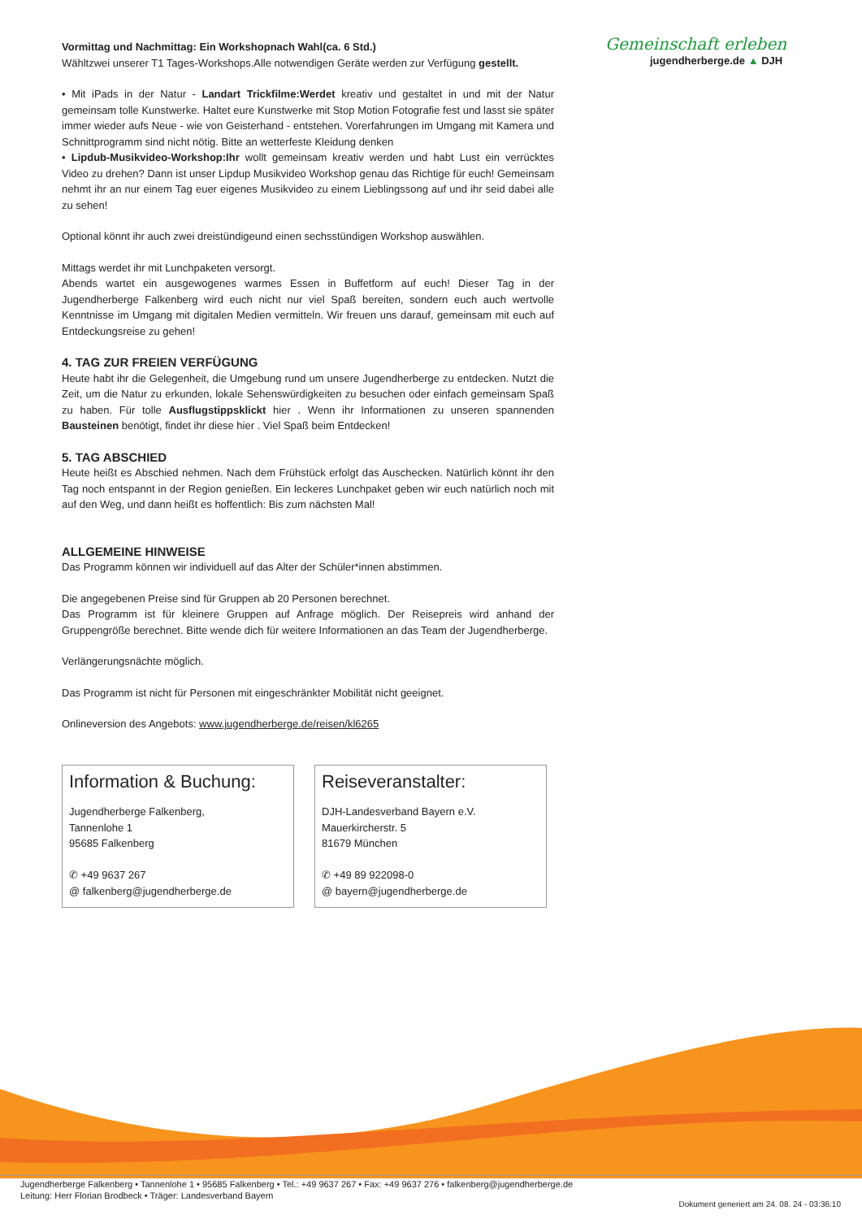Gemeinschaft erleben
jugendherberge.de ▲ DJH
Vormittag und Nachmittag: Ein Workshopnach Wahl(ca. 6 Std.)
Wähltzwei unserer T1 Tages-Workshops.Alle notwendigen Geräte werden zur Verfügung gestellt.
• Mit iPads in der Natur - Landart Trickfilme:Werdet kreativ und gestaltet in und mit der Natur gemeinsam tolle Kunstwerke. Haltet eure Kunstwerke mit Stop Motion Fotografie fest und lasst sie später immer wieder aufs Neue - wie von Geisterhand - entstehen. Vorerfahrungen im Umgang mit Kamera und Schnittprogramm sind nicht nötig. Bitte an wetterfeste Kleidung denken
• Lipdub-Musikvideo-Workshop:Ihr wollt gemeinsam kreativ werden und habt Lust ein verrücktes Video zu drehen? Dann ist unser Lipdup Musikvideo Workshop genau das Richtige für euch! Gemeinsam nehmt ihr an nur einem Tag euer eigenes Musikvideo zu einem Lieblingssong auf und ihr seid dabei alle zu sehen!
Optional könnt ihr auch zwei dreistündigeund einen sechsstündigen Workshop auswählen.
Mittags werdet ihr mit Lunchpaketen versorgt.
Abends wartet ein ausgewogenes warmes Essen in Buffetform auf euch! Dieser Tag in der Jugendherberge Falkenberg wird euch nicht nur viel Spaß bereiten, sondern euch auch wertvolle Kenntnisse im Umgang mit digitalen Medien vermitteln. Wir freuen uns darauf, gemeinsam mit euch auf Entdeckungsreise zu gehen!
4. TAG ZUR FREIEN VERFÜGUNG
Heute habt ihr die Gelegenheit, die Umgebung rund um unsere Jugendherberge zu entdecken. Nutzt die Zeit, um die Natur zu erkunden, lokale Sehenswürdigkeiten zu besuchen oder einfach gemeinsam Spaß zu haben. Für tolle Ausflugstippsklickt hier . Wenn ihr Informationen zu unseren spannenden Bausteinen benötigt, findet ihr diese hier . Viel Spaß beim Entdecken!
5. TAG ABSCHIED
Heute heißt es Abschied nehmen. Nach dem Frühstück erfolgt das Auschecken. Natürlich könnt ihr den Tag noch entspannt in der Region genießen. Ein leckeres Lunchpaket geben wir euch natürlich noch mit auf den Weg, und dann heißt es hoffentlich: Bis zum nächsten Mal!
ALLGEMEINE HINWEISE
Das Programm können wir individuell auf das Alter der Schüler*innen abstimmen.
Die angegebenen Preise sind für Gruppen ab 20 Personen berechnet.
Das Programm ist für kleinere Gruppen auf Anfrage möglich. Der Reisepreis wird anhand der Gruppengröße berechnet. Bitte wende dich für weitere Informationen an das Team der Jugendherberge.
Verlängerungsnächte möglich.
Das Programm ist nicht für Personen mit eingeschränkter Mobilität nicht geeignet.
Onlineversion des Angebots: www.jugendherberge.de/reisen/kl6265
Information & Buchung:
Jugendherberge Falkenberg,
Tannenlohe 1
95685 Falkenberg
✆ +49 9637 267
@ falkenberg@jugendherberge.de
Reiseveranstalter:
DJH-Landesverband Bayern e.V.
Mauerkircherstr. 5
81679 München
✆ +49 89 922098-0
@ bayern@jugendherberge.de
Jugendherberge Falkenberg • Tannenlohe 1 • 95685 Falkenberg • Tel.: +49 9637 267 • Fax: +49 9637 276 • falkenberg@jugendherberge.de
Leitung: Herr Florian Brodbeck • Träger: Landesverband Bayern
Dokument generiert am 24. 08. 24 - 03:36:10